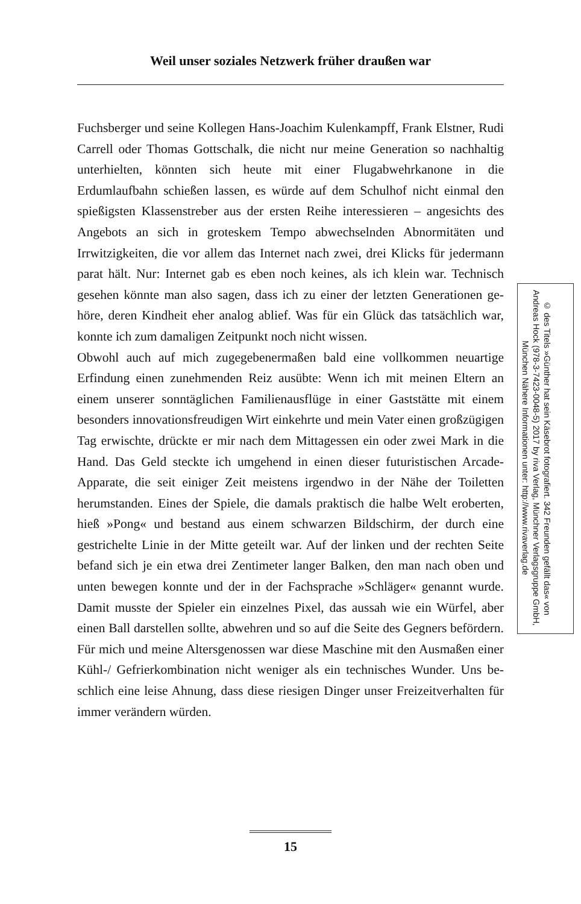Weil unser soziales Netzwerk früher draußen war
Fuchsberger und seine Kollegen Hans-Joachim Kulenkampff, Frank Elstner, Rudi Carrell oder Thomas Gottschalk, die nicht nur meine Generation so nachhaltig unterhielten, könnten sich heute mit einer Flugabwehrkanone in die Erdumlaufbahn schießen lassen, es würde auf dem Schulhof nicht einmal den spießigsten Klassenstreber aus der ersten Reihe interessieren – angesichts des Angebots an sich in grotes­kem Tempo abwechselnden Abnormitäten und Irrwitzigkeiten, die vor allem das Internet nach zwei, drei Klicks für jedermann parat hält. Nur: Internet gab es eben noch keines, als ich klein war. Technisch gesehen könnte man also sagen, dass ich zu einer der letzten Generationen ge­höre, deren Kindheit eher analog ablief. Was für ein Glück das tatsäch­lich war, konnte ich zum damaligen Zeitpunkt noch nicht wissen.
Obwohl auch auf mich zugegebenermaßen bald eine vollkommen neu­artige Erfindung einen zunehmenden Reiz ausübte: Wenn ich mit mei­nen Eltern an einem unserer sonntäglichen Familienausflüge in einer Gaststätte mit einem besonders innovationsfreudigen Wirt einkehrte und mein Vater einen großzügigen Tag erwischte, drückte er mir nach dem Mittagessen ein oder zwei Mark in die Hand. Das Geld steckte ich umgehend in einen dieser futuristischen Arcade-Apparate, die seit ei­niger Zeit meistens irgendwo in der Nähe der Toiletten herumstanden. Eines der Spiele, die damals praktisch die halbe Welt eroberten, hieß »Pong« und bestand aus einem schwarzen Bildschirm, der durch eine gestrichelte Linie in der Mitte geteilt war. Auf der linken und der rech­ten Seite befand sich je ein etwa drei Zentimeter langer Balken, den man nach oben und unten bewegen konnte und der in der Fachsprache »Schläger« genannt wurde. Damit musste der Spieler ein einzelnes Pi­xel, das aussah wie ein Würfel, aber einen Ball darstellen sollte, abweh­ren und so auf die Seite des Gegners befördern. Für mich und meine Altersgenossen war diese Maschine mit den Ausmaßen einer Kühl-/ Gefrierkombination nicht weniger als ein technisches Wunder. Uns be­schlich eine leise Ahnung, dass diese riesigen Dinger unser Freizeitver­halten für immer verändern würden.
© des Titels »Günther hat sein Käsebrot fotografiert. 342 Freunden gefällt das« von Andreas Hock (978-3-7423-0048-5) 2017 by riva Verlag, Münchner Verlagsgruppe GmbH, München Nähere Informationen unter: http://www.rivaverlag.de
15